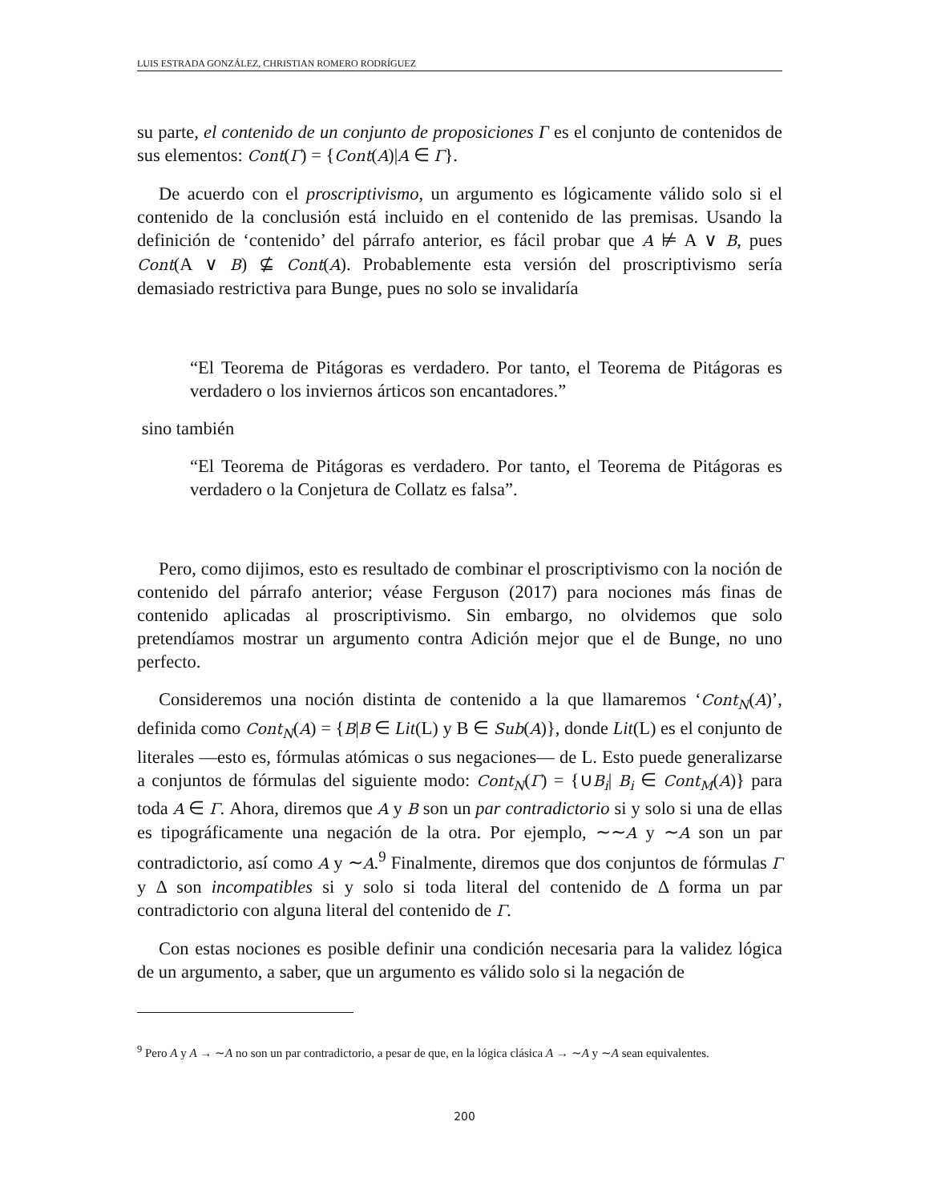LUIS ESTRADA GONZÁLEZ, CHRISTIAN ROMERO RODRÍGUEZ
su parte, el contenido de un conjunto de proposiciones Γ es el conjunto de contenidos de sus elementos: Cont(Γ) = {Cont(A)|A ∈ Γ}.
De acuerdo con el proscriptivismo, un argumento es lógicamente válido solo si el contenido de la conclusión está incluido en el contenido de las premisas. Usando la definición de ‘contenido’ del párrafo anterior, es fácil probar que A ⊭ A ∨ B, pues Cont(A ∨ B) ⊈ Cont(A). Probablemente esta versión del proscriptivismo sería demasiado restrictiva para Bunge, pues no solo se invalidaría
“El Teorema de Pitágoras es verdadero. Por tanto, el Teorema de Pitágoras es verdadero o los inviernos árticos son encantadores.”
sino también
“El Teorema de Pitágoras es verdadero. Por tanto, el Teorema de Pitágoras es verdadero o la Conjetura de Collatz es falsa”.
Pero, como dijimos, esto es resultado de combinar el proscriptivismo con la noción de contenido del párrafo anterior; véase Ferguson (2017) para nociones más finas de contenido aplicadas al proscriptivismo. Sin embargo, no olvidemos que solo pretendíamos mostrar un argumento contra Adición mejor que el de Bunge, no uno perfecto.
Consideremos una noción distinta de contenido a la que llamaremos ‘Cont<sub>N</sub>(A)’, definida como Cont<sub>N</sub>(A) = {B|B ∈ Lit(L) y B ∈ Sub(A)}, donde Lit(L) es el conjunto de literales —esto es, fórmulas atómicas o sus negaciones— de L. Esto puede generalizarse a conjuntos de fórmulas del siguiente modo: Cont<sub>N</sub>(Γ) = {∪B<sub>i</sub>| B<sub>i</sub> ∈ Cont<sub>M</sub>(A)} para toda A ∈ Γ. Ahora, diremos que A y B son un par contradictorio si y solo si una de ellas es tipográficamente una negación de la otra. Por ejemplo, ∼∼A y ∼A son un par contradictorio, así como A y ∼A.<sup>9</sup> Finalmente, diremos que dos conjuntos de fórmulas Γ y Δ son incompatibles si y solo si toda literal del contenido de Δ forma un par contradictorio con alguna literal del contenido de Γ.
Con estas nociones es posible definir una condición necesaria para la validez lógica de un argumento, a saber, que un argumento es válido solo si la negación de
<sup>9</sup> Pero A y A → ∼A no son un par contradictorio, a pesar de que, en la lógica clásica A → ∼A y ∼A sean equivalentes.
200